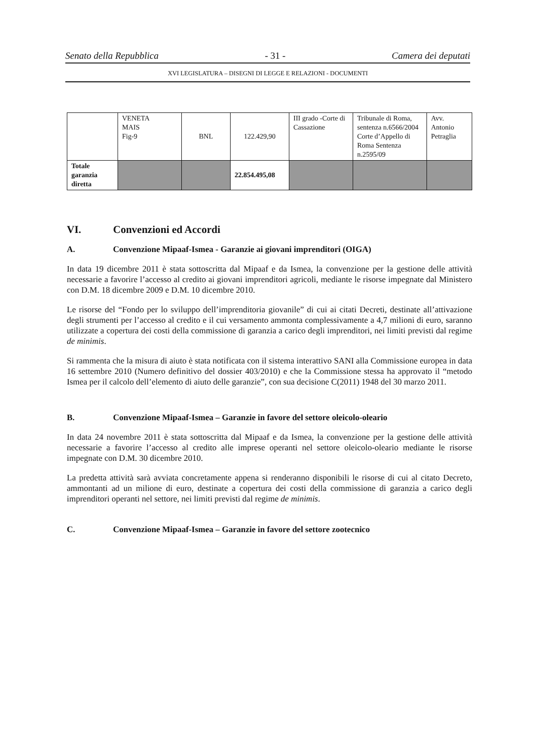Senato della Repubblica - 31 - Camera dei deputati
XVI LEGISLATURA – DISEGNI DI LEGGE E RELAZIONI - DOCUMENTI
| | VENETA MAIS Fig-9 | BNL | 122.429,90 | III grado -Corte di Cassazione | Tribunale di Roma, sentenza n.6566/2004 Corte d’Appello di Roma Sentenza n.2595/09 | Avv. Antonio Petraglia |
| Totale garanzia diretta | | | 22.854.495,08 | | | |
VI. Convenzioni ed Accordi
A. Convenzione Mipaaf-Ismea - Garanzie ai giovani imprenditori (OIGA)
In data 19 dicembre 2011 è stata sottoscritta dal Mipaaf e da Ismea, la convenzione per la gestione delle attività necessarie a favorire l’accesso al credito ai giovani imprenditori agricoli, mediante le risorse impegnate dal Ministero con D.M. 18 dicembre 2009 e D.M. 10 dicembre 2010.
Le risorse del “Fondo per lo sviluppo dell’imprenditoria giovanile” di cui ai citati Decreti, destinate all’attivazione degli strumenti per l’accesso al credito e il cui versamento ammonta complessivamente a 4,7 milioni di euro, saranno utilizzate a copertura dei costi della commissione di garanzia a carico degli imprenditori, nei limiti previsti dal regime de minimis.
Si rammenta che la misura di aiuto è stata notificata con il sistema interattivo SANI alla Commissione europea in data 16 settembre 2010 (Numero definitivo del dossier 403/2010) e che la Commissione stessa ha approvato il “metodo Ismea per il calcolo dell’elemento di aiuto delle garanzie”, con sua decisione C(2011) 1948 del 30 marzo 2011.
B. Convenzione Mipaaf-Ismea – Garanzie in favore del settore oleicolo-oleario
In data 24 novembre 2011 è stata sottoscritta dal Mipaaf e da Ismea, la convenzione per la gestione delle attività necessarie a favorire l’accesso al credito alle imprese operanti nel settore oleicolo-oleario mediante le risorse impegnate con D.M. 30 dicembre 2010.
La predetta attività sarà avviata concretamente appena si renderanno disponibili le risorse di cui al citato Decreto, ammontanti ad un milione di euro, destinate a copertura dei costi della commissione di garanzia a carico degli imprenditori operanti nel settore, nei limiti previsti dal regime de minimis.
C. Convenzione Mipaaf-Ismea – Garanzie in favore del settore zootecnico